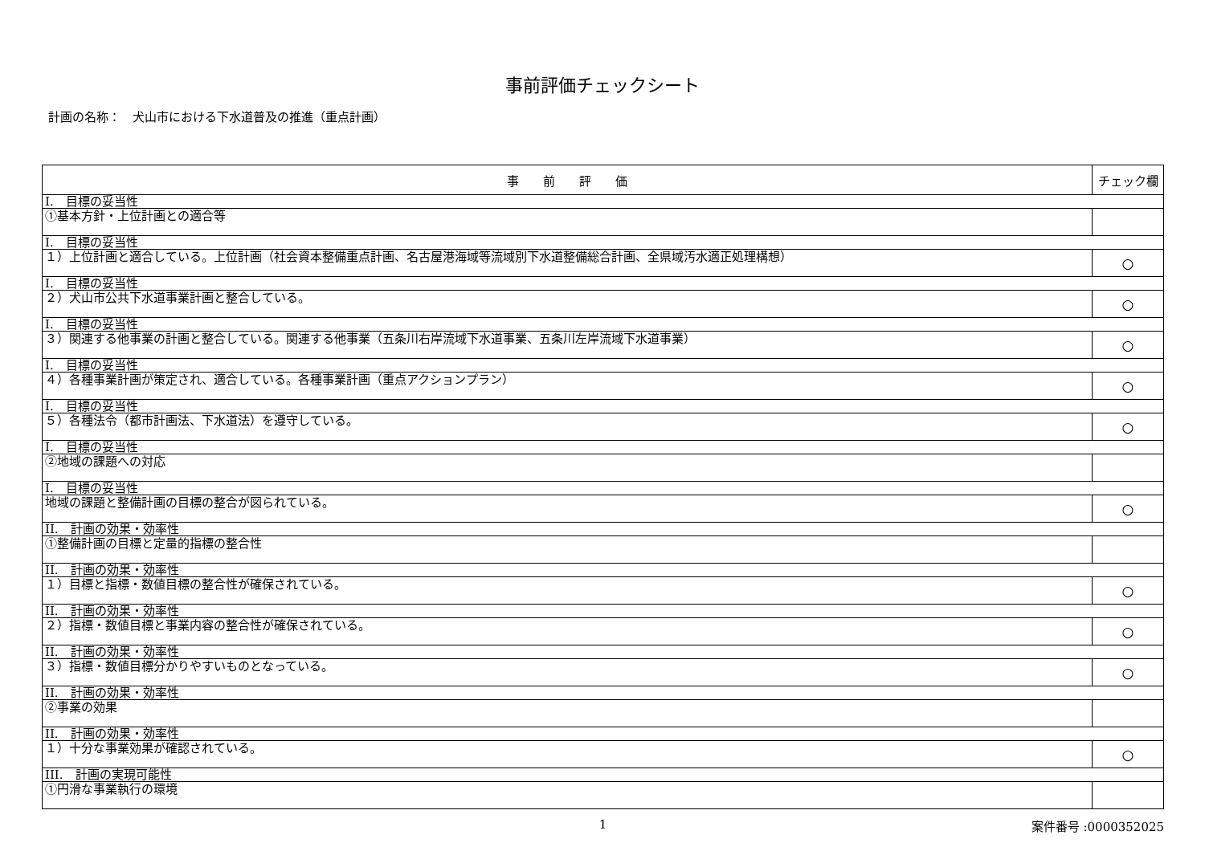事前評価チェックシート
計画の名称：　犬山市における下水道普及の推進（重点計画）
| 事 前 評 価 | チェック欄 |
| --- | --- |
| I. 目標の妥当性 | |
| ①基本方針・上位計画との適合等 | |
| I. 目標の妥当性 | |
| １）上位計画と適合している。上位計画（社会資本整備重点計画、名古屋港海域等流域別下水道整備総合計画、全県域汚水適正処理構想） | ○ |
| I. 目標の妥当性 | |
| ２）犬山市公共下水道事業計画と整合している。 | ○ |
| I. 目標の妥当性 | |
| ３）関連する他事業の計画と整合している。関連する他事業（五条川右岸流域下水道事業、五条川左岸流域下水道事業） | ○ |
| I. 目標の妥当性 | |
| ４）各種事業計画が策定され、適合している。各種事業計画（重点アクションプラン） | ○ |
| I. 目標の妥当性 | |
| ５）各種法令（都市計画法、下水道法）を遵守している。 | ○ |
| I. 目標の妥当性 | |
| ②地域の課題への対応 | |
| I. 目標の妥当性 | |
| 地域の課題と整備計画の目標の整合が図られている。 | ○ |
| II. 計画の効果・効率性 | |
| ①整備計画の目標と定量的指標の整合性 | |
| II. 計画の効果・効率性 | |
| １）目標と指標・数値目標の整合性が確保されている。 | ○ |
| II. 計画の効果・効率性 | |
| ２）指標・数値目標と事業内容の整合性が確保されている。 | ○ |
| II. 計画の効果・効率性 | |
| ３）指標・数値目標分かりやすいものとなっている。 | ○ |
| II. 計画の効果・効率性 | |
| ②事業の効果 | |
| II. 計画の効果・効率性 | |
| １）十分な事業効果が確認されている。 | ○ |
| III. 計画の実現可能性 | |
| ①円滑な事業執行の環境 | |
1 案件番号 :0000352025